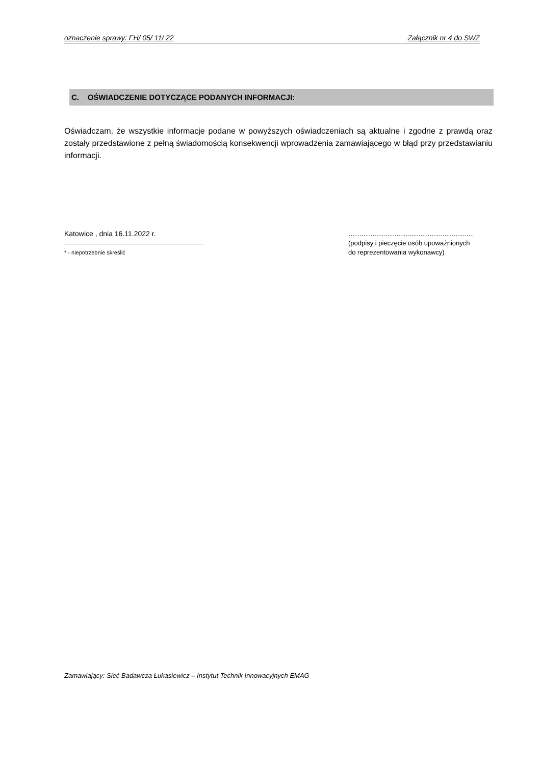oznaczenie sprawy: FH/ 05/ 11/ 22 Załącznik nr 4 do SWZ
C. OŚWIADCZENIE DOTYCZĄCE PODANYCH INFORMACJI:
Oświadczam, że wszystkie informacje podane w powyższych oświadczeniach są aktualne i zgodne z prawdą oraz zostały przedstawione z pełną świadomością konsekwencji wprowadzenia zamawiającego w błąd przy przedstawianiu informacji.
Katowice , dnia 16.11.2022 r.
* - niepotrzebnie skreślić
…….............................................................
(podpisy i pieczęcie osób upoważnionych
do reprezentowania wykonawcy)
Zamawiający: Sieć Badawcza Łukasiewicz – Instytut Technik Innowacyjnych EMAG